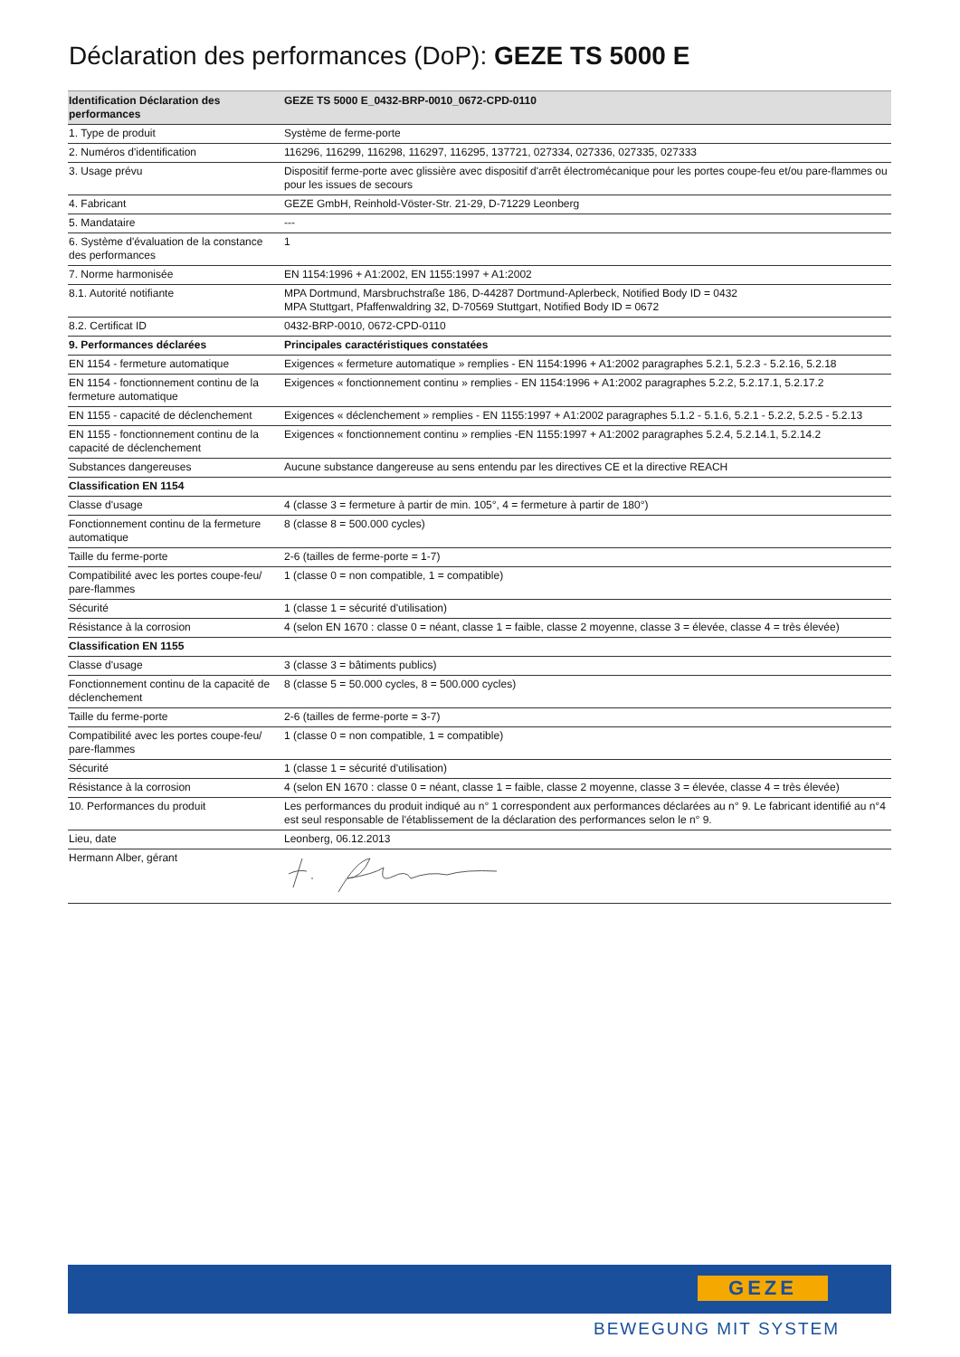Déclaration des performances (DoP): GEZE TS 5000 E
| Identification Déclaration des performances | GEZE TS 5000 E_0432-BRP-0010_0672-CPD-0110 |
| 1. Type de produit | Système de ferme-porte |
| 2. Numéros d'identification | 116296, 116299, 116298, 116297, 116295, 137721, 027334, 027336, 027335, 027333 |
| 3. Usage prévu | Dispositif ferme-porte avec glissière avec dispositif d'arrêt électromécanique pour les portes coupe-feu et/ou pare-flammes ou pour les issues de secours |
| 4. Fabricant | GEZE GmbH, Reinhold-Vöster-Str. 21-29, D-71229 Leonberg |
| 5. Mandataire | --- |
| 6. Système d'évaluation de la constance des performances | 1 |
| 7. Norme harmonisée | EN 1154:1996 + A1:2002, EN 1155:1997 + A1:2002 |
| 8.1. Autorité notifiante | MPA Dortmund, Marsbruchstraße 186, D-44287 Dortmund-Aplerbeck, Notified Body ID = 0432 MPA Stuttgart, Pfaffenwaldring 32, D-70569 Stuttgart, Notified Body ID = 0672 |
| 8.2. Certificat ID | 0432-BRP-0010, 0672-CPD-0110 |
| 9. Performances déclarées | Principales caractéristiques constatées |
| EN 1154 - fermeture automatique | Exigences « fermeture automatique » remplies - EN 1154:1996 + A1:2002 paragraphes 5.2.1, 5.2.3 - 5.2.16, 5.2.18 |
| EN 1154 - fonctionnement continu de la fermeture automatique | Exigences « fonctionnement continu » remplies - EN 1154:1996 + A1:2002 paragraphes 5.2.2, 5.2.17.1, 5.2.17.2 |
| EN 1155 - capacité de déclenchement | Exigences « déclenchement » remplies - EN 1155:1997 + A1:2002 paragraphes 5.1.2 - 5.1.6, 5.2.1 - 5.2.2, 5.2.5 - 5.2.13 |
| EN 1155 - fonctionnement continu de la capacité de déclenchement | Exigences « fonctionnement continu » remplies -EN 1155:1997 + A1:2002 paragraphes 5.2.4, 5.2.14.1, 5.2.14.2 |
| Substances dangereuses | Aucune substance dangereuse au sens entendu par les directives CE et la directive REACH |
| Classification EN 1154 | |
| Classe d'usage | 4 (classe 3 = fermeture à partir de min. 105°, 4 = fermeture à partir de 180°) |
| Fonctionnement continu de la fermeture automatique | 8 (classe 8 = 500.000 cycles) |
| Taille du ferme-porte | 2-6 (tailles de ferme-porte = 1-7) |
| Compatibilité avec les portes coupe-feu/ pare-flammes | 1 (classe 0 = non compatible, 1 = compatible) |
| Sécurité | 1 (classe 1 = sécurité d'utilisation) |
| Résistance à la corrosion | 4 (selon EN 1670 : classe 0 = néant, classe 1 = faible, classe 2 moyenne, classe 3 = élevée, classe 4 = très élevée) |
| Classification EN 1155 | |
| Classe d'usage | 3 (classe 3 = bâtiments publics) |
| Fonctionnement continu de la capacité de déclenchement | 8 (classe 5 = 50.000 cycles, 8 = 500.000 cycles) |
| Taille du ferme-porte | 2-6 (tailles de ferme-porte = 3-7) |
| Compatibilité avec les portes coupe-feu/ pare-flammes | 1 (classe 0 = non compatible, 1 = compatible) |
| Sécurité | 1 (classe 1 = sécurité d'utilisation) |
| Résistance à la corrosion | 4 (selon EN 1670 : classe 0 = néant, classe 1 = faible, classe 2 moyenne, classe 3 = élevée, classe 4 = très élevée) |
| 10. Performances du produit | Les performances du produit indiqué au n° 1 correspondent aux performances déclarées au n° 9. Le fabricant identifié au n°4 est seul responsable de l'établissement de la déclaration des performances selon le n° 9. |
| Lieu, date | Leonberg, 06.12.2013 |
| Hermann Alber, gérant | |
GEZE
BEWEGUNG MIT SYSTEM